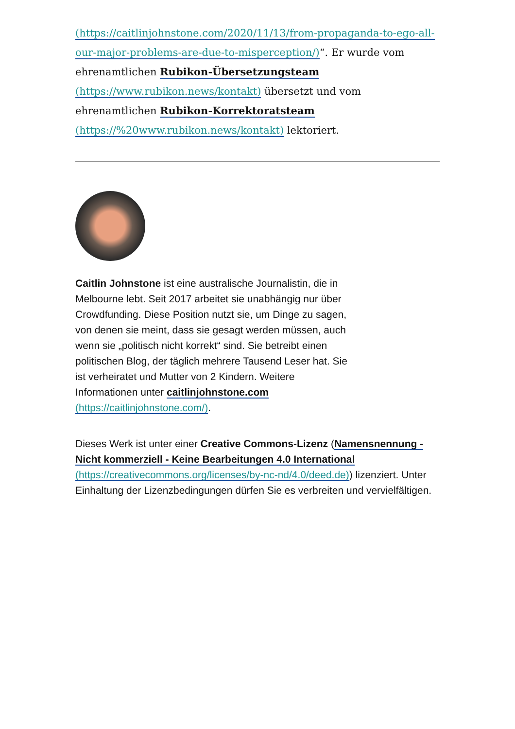(https://caitlinjohnstone.com/2020/11/13/from-propaganda-to-ego-all-our-major-problems-are-due-to-misperception/)“. Er wurde vom ehrenamtlichen Rubikon-Übersetzungsteam (https://www.rubikon.news/kontakt) übersetzt und vom ehrenamtlichen Rubikon-Korrektoratsteam (https://%20www.rubikon.news/kontakt) lektoriert.
Caitlin Johnstone ist eine australische Journalistin, die in Melbourne lebt. Seit 2017 arbeitet sie unabhängig nur über Crowdfunding. Diese Position nutzt sie, um Dinge zu sagen, von denen sie meint, dass sie gesagt werden müssen, auch wenn sie „politisch nicht korrekt“ sind. Sie betreibt einen politischen Blog, der täglich mehrere Tausend Leser hat. Sie ist verheiratet und Mutter von 2 Kindern. Weitere Informationen unter caitlinjohnstone.com (https://caitlinjohnstone.com/).
Dieses Werk ist unter einer Creative Commons-Lizenz (Namensnennung - Nicht kommerziell - Keine Bearbeitungen 4.0 International (https://creativecommons.org/licenses/by-nc-nd/4.0/deed.de)) lizenziert. Unter Einhaltung der Lizenzbedingungen dürfen Sie es verbreiten und vervielfältigen.